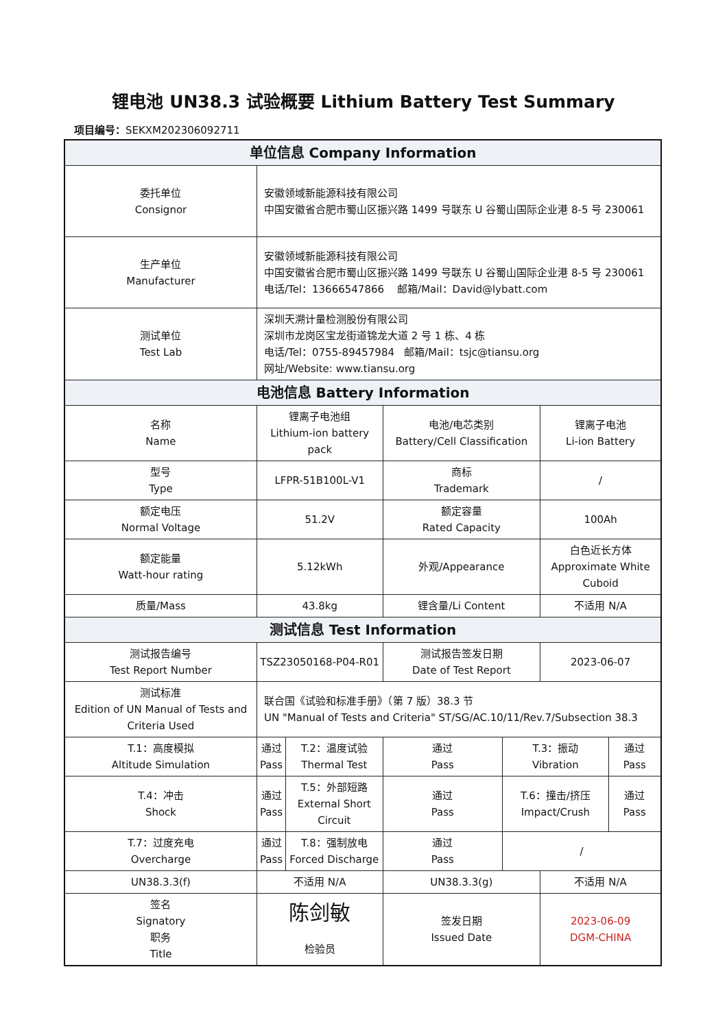锂电池 UN38.3 试验概要 Lithium Battery Test Summary
项目编号：SEKXM202306092711
| 单位信息 Company Information | | | | | | | |
| 委托单位 Consignor | | 安徽领域新能源科技有限公司 中国安徽省合肥市蜀山区振兴路 1499 号联东 U 谷蜀山国际企业港 8-5 号 230061 | | | | | |
| 生产单位 Manufacturer | | 安徽领域新能源科技有限公司 中国安徽省合肥市蜀山区振兴路 1499 号联东 U 谷蜀山国际企业港 8-5 号 230061 电话/Tel：13666547866 邮箱/Mail：David@lybatt.com | | | | | |
| 测试单位 Test Lab | | 深圳天溯计量检测股份有限公司 深圳市龙岗区宝龙街道锦龙大道 2 号 1 栋、4 栋 电话/Tel：0755-89457984 邮箱/Mail：tsjc@tiansu.org 网址/Website: www.tiansu.org | | | | | |
| 电池信息 Battery Information | | | | | | | |
| 名称 Name | | 锂离子电池组 Lithium-ion battery pack | | 电池/电芯类别 Battery/Cell Classification | | 锂离子电池 Li-ion Battery | |
| 型号 Type | | LFPR-51B100L-V1 | | 商标 Trademark | | / | |
| 额定电压 Normal Voltage | | 51.2V | | 额定容量 Rated Capacity | | 100Ah | |
| 额定能量 Watt-hour rating | | 5.12kWh | | 外观/Appearance | | 白色近长方体 Approximate White Cuboid | |
| 质量/Mass | | 43.8kg | | 锂含量/Li Content | | 不适用 N/A | |
| 测试信息 Test Information | | | | | | | |
| 测试报告编号 Test Report Number | | TSZ23050168-P04-R01 | | 测试报告签发日期 Date of Test Report | | 2023-06-07 | |
| 测试标准 Edition of UN Manual of Tests and Criteria Used | | 联合国《试验和标准手册》（第 7 版）38.3 节 UN "Manual of Tests and Criteria" ST/SG/AC.10/11/Rev.7/Subsection 38.3 | | | | | |
| T.1：高度模拟 Altitude Simulation | | 通过 Pass | T.2：温度试验 Thermal Test | 通过 Pass | T.3：振动 Vibration | | 通过 Pass |
| T.4：冲击 Shock | | 通过 Pass | T.5：外部短路 External Short Circuit | 通过 Pass | T.6：撞击/挤压 Impact/Crush | | 通过 Pass |
| T.7：过度充电 Overcharge | | 通过 Pass | T.8：强制放电 Forced Discharge | 通过 Pass | / | | |
| UN38.3.3(f) | | 不适用 N/A | | UN38.3.3(g) | | 不适用 N/A | |
| 签名 Signatory 职务 Title | 陈剑敏 检验员 | | | 签发日期 Issued Date | | 2023-06-09 DGM-CHINA | |